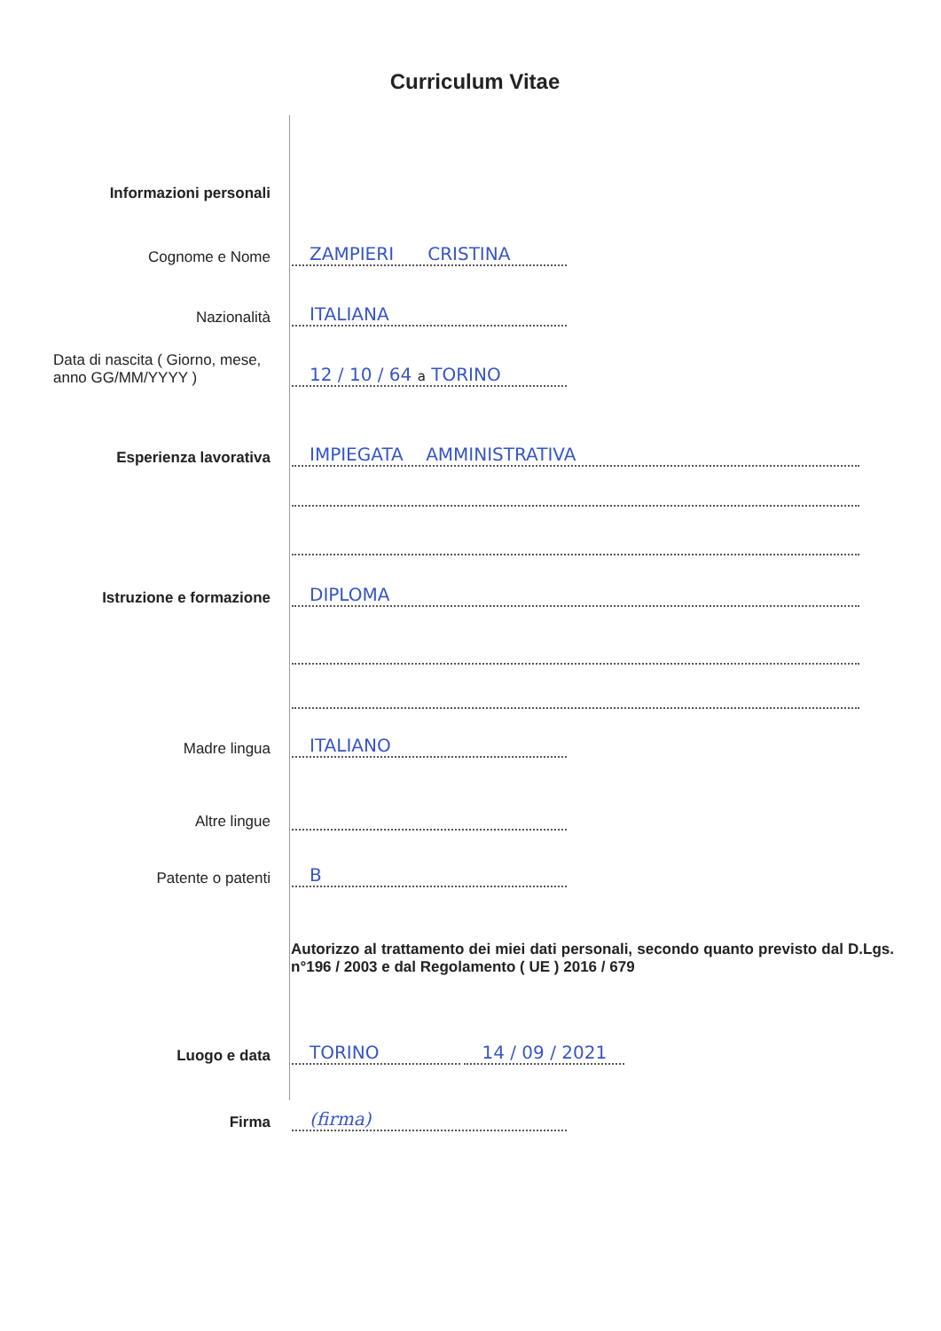Curriculum Vitae
Informazioni personali
Cognome e Nome
ZAMPIERI CRISTINA
Nazionalità
ITALIANA
Data di nascita ( Giorno, mese, anno GG/MM/YYYY )
12 / 10 / 64 a TORINO
Esperienza lavorativa
IMPIEGATA AMMINISTRATIVA
Istruzione e formazione
DIPLOMA
Madre lingua
ITALIANO
Altre lingue
Patente o patenti
B
Autorizzo al trattamento dei miei dati personali, secondo quanto previsto dal D.Lgs. n°196 / 2003 e dal Regolamento ( UE ) 2016 / 679
Luogo e data
TORINO 14 / 09 / 2021
Firma
(firma)